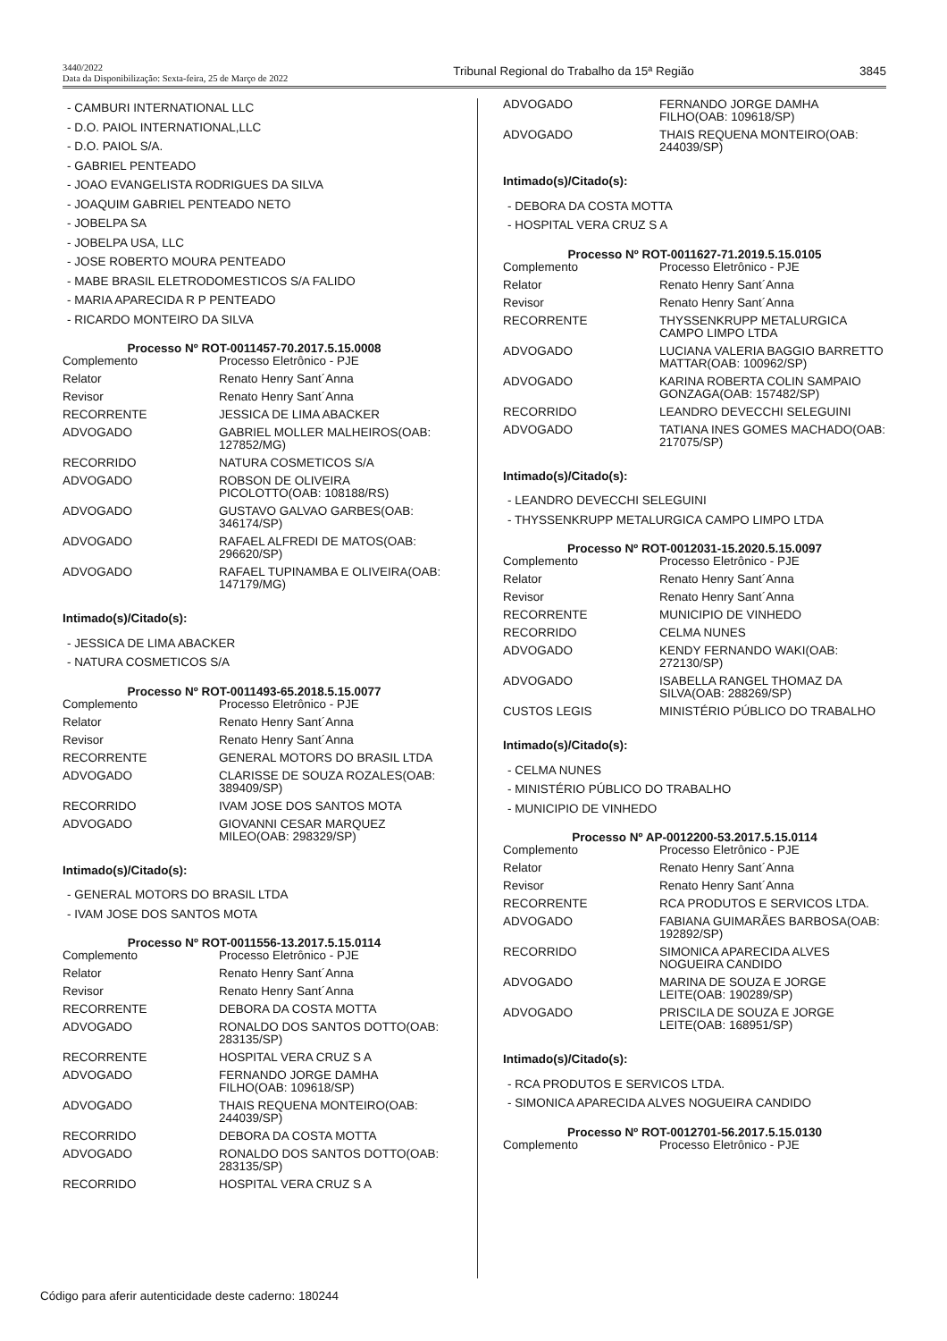3440/2022
Data da Disponibilização: Sexta-feira, 25 de Março de 2022
Tribunal Regional do Trabalho da 15ª Região
3845
- CAMBURI INTERNATIONAL LLC
- D.O. PAIOL INTERNATIONAL,LLC
- D.O. PAIOL S/A.
- GABRIEL PENTEADO
- JOAO EVANGELISTA RODRIGUES DA SILVA
- JOAQUIM GABRIEL PENTEADO NETO
- JOBELPA SA
- JOBELPA USA, LLC
- JOSE ROBERTO MOURA PENTEADO
- MABE BRASIL ELETRODOMESTICOS S/A FALIDO
- MARIA APARECIDA R P PENTEADO
- RICARDO MONTEIRO DA SILVA
Processo Nº ROT-0011457-70.2017.5.15.0008
| Complemento | Processo Eletrônico - PJE |
| Relator | Renato Henry Sant´Anna |
| Revisor | Renato Henry Sant´Anna |
| RECORRENTE | JESSICA DE LIMA ABACKER |
| ADVOGADO | GABRIEL MOLLER MALHEIROS(OAB: 127852/MG) |
| RECORRIDO | NATURA COSMETICOS S/A |
| ADVOGADO | ROBSON DE OLIVEIRA PICOLOTTO(OAB: 108188/RS) |
| ADVOGADO | GUSTAVO GALVAO GARBES(OAB: 346174/SP) |
| ADVOGADO | RAFAEL ALFREDI DE MATOS(OAB: 296620/SP) |
| ADVOGADO | RAFAEL TUPINAMBA E OLIVEIRA(OAB: 147179/MG) |
Intimado(s)/Citado(s):
- JESSICA DE LIMA ABACKER
- NATURA COSMETICOS S/A
Processo Nº ROT-0011493-65.2018.5.15.0077
| Complemento | Processo Eletrônico - PJE |
| Relator | Renato Henry Sant´Anna |
| Revisor | Renato Henry Sant´Anna |
| RECORRENTE | GENERAL MOTORS DO BRASIL LTDA |
| ADVOGADO | CLARISSE DE SOUZA ROZALES(OAB: 389409/SP) |
| RECORRIDO | IVAM JOSE DOS SANTOS MOTA |
| ADVOGADO | GIOVANNI CESAR MARQUEZ MILEO(OAB: 298329/SP) |
Intimado(s)/Citado(s):
- GENERAL MOTORS DO BRASIL LTDA
- IVAM JOSE DOS SANTOS MOTA
Processo Nº ROT-0011556-13.2017.5.15.0114
| Complemento | Processo Eletrônico - PJE |
| Relator | Renato Henry Sant´Anna |
| Revisor | Renato Henry Sant´Anna |
| RECORRENTE | DEBORA DA COSTA MOTTA |
| ADVOGADO | RONALDO DOS SANTOS DOTTO(OAB: 283135/SP) |
| RECORRENTE | HOSPITAL VERA CRUZ S A |
| ADVOGADO | FERNANDO JORGE DAMHA FILHO(OAB: 109618/SP) |
| ADVOGADO | THAIS REQUENA MONTEIRO(OAB: 244039/SP) |
| RECORRIDO | DEBORA DA COSTA MOTTA |
| ADVOGADO | RONALDO DOS SANTOS DOTTO(OAB: 283135/SP) |
| RECORRIDO | HOSPITAL VERA CRUZ S A |
| ADVOGADO | FERNANDO JORGE DAMHA FILHO(OAB: 109618/SP) |
| ADVOGADO | THAIS REQUENA MONTEIRO(OAB: 244039/SP) |
Intimado(s)/Citado(s):
- DEBORA DA COSTA MOTTA
- HOSPITAL VERA CRUZ S A
Processo Nº ROT-0011627-71.2019.5.15.0105
| Complemento | Processo Eletrônico - PJE |
| Relator | Renato Henry Sant´Anna |
| Revisor | Renato Henry Sant´Anna |
| RECORRENTE | THYSSENKRUPP METALURGICA CAMPO LIMPO LTDA |
| ADVOGADO | LUCIANA VALERIA BAGGIO BARRETTO MATTAR(OAB: 100962/SP) |
| ADVOGADO | KARINA ROBERTA COLIN SAMPAIO GONZAGA(OAB: 157482/SP) |
| RECORRIDO | LEANDRO DEVECCHI SELEGUINI |
| ADVOGADO | TATIANA INES GOMES MACHADO(OAB: 217075/SP) |
Intimado(s)/Citado(s):
- LEANDRO DEVECCHI SELEGUINI
- THYSSENKRUPP METALURGICA CAMPO LIMPO LTDA
Processo Nº ROT-0012031-15.2020.5.15.0097
| Complemento | Processo Eletrônico - PJE |
| Relator | Renato Henry Sant´Anna |
| Revisor | Renato Henry Sant´Anna |
| RECORRENTE | MUNICIPIO DE VINHEDO |
| RECORRIDO | CELMA NUNES |
| ADVOGADO | KENDY FERNANDO WAKI(OAB: 272130/SP) |
| ADVOGADO | ISABELLA RANGEL THOMAZ DA SILVA(OAB: 288269/SP) |
| CUSTOS LEGIS | MINISTÉRIO PÚBLICO DO TRABALHO |
Intimado(s)/Citado(s):
- CELMA NUNES
- MINISTÉRIO PÚBLICO DO TRABALHO
- MUNICIPIO DE VINHEDO
Processo Nº AP-0012200-53.2017.5.15.0114
| Complemento | Processo Eletrônico - PJE |
| Relator | Renato Henry Sant´Anna |
| Revisor | Renato Henry Sant´Anna |
| RECORRENTE | RCA PRODUTOS E SERVICOS LTDA. |
| ADVOGADO | FABIANA GUIMARÃES BARBOSA(OAB: 192892/SP) |
| RECORRIDO | SIMONICA APARECIDA ALVES NOGUEIRA CANDIDO |
| ADVOGADO | MARINA DE SOUZA E JORGE LEITE(OAB: 190289/SP) |
| ADVOGADO | PRISCILA DE SOUZA E JORGE LEITE(OAB: 168951/SP) |
Intimado(s)/Citado(s):
- RCA PRODUTOS E SERVICOS LTDA.
- SIMONICA APARECIDA ALVES NOGUEIRA CANDIDO
Processo Nº ROT-0012701-56.2017.5.15.0130
| Complemento | Processo Eletrônico - PJE |
Código para aferir autenticidade deste caderno: 180244